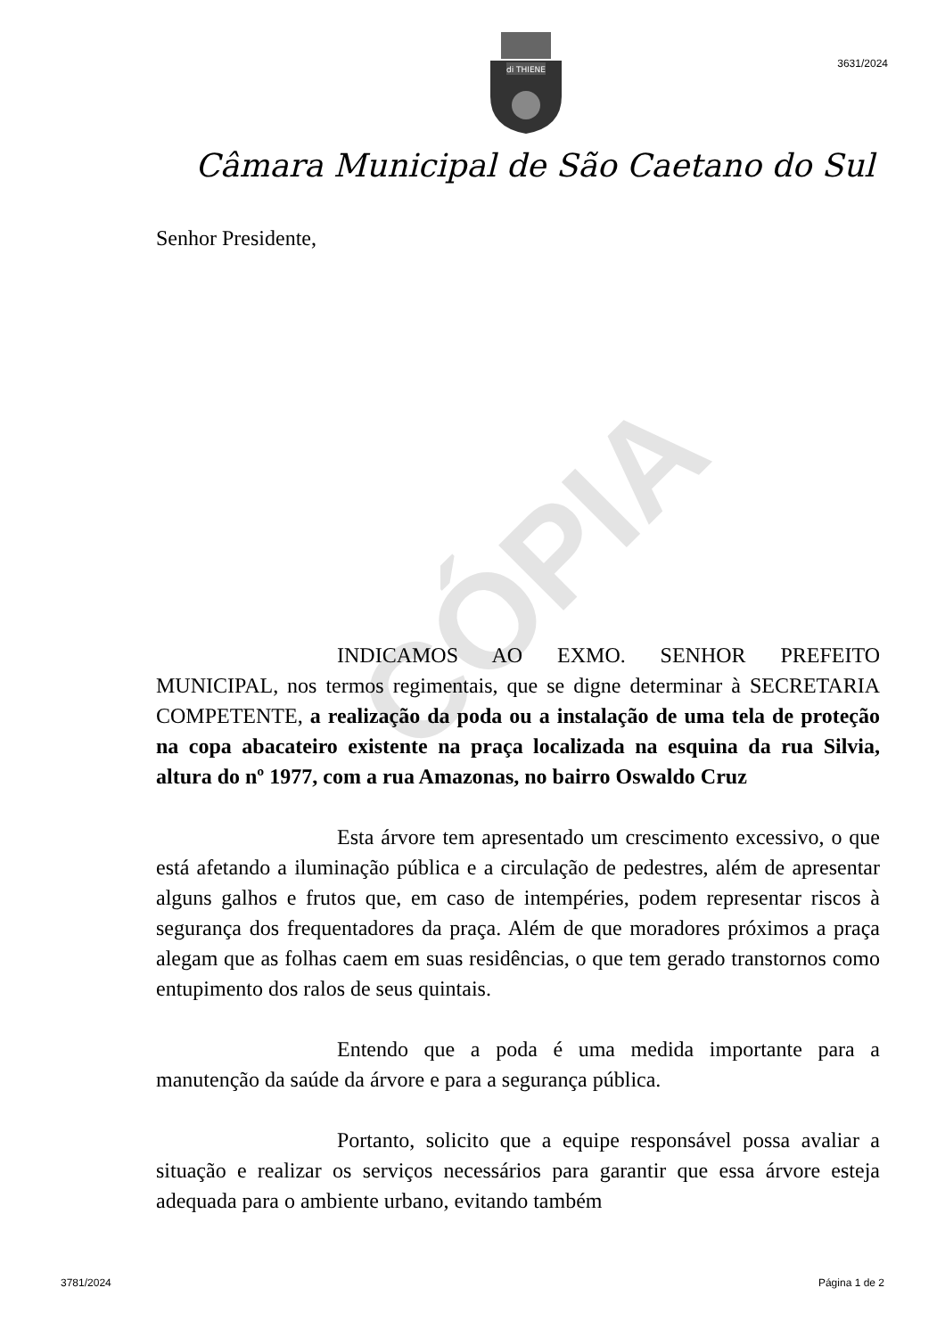CÓPIA
di THIENE
3631/2024
Câmara Municipal de São Caetano do Sul
Senhor Presidente,
INDICAMOS AO EXMO. SENHOR PREFEITO MUNICIPAL, nos termos regimentais, que se digne determinar à SECRETARIA COMPETENTE, a realização da poda ou a instalação de uma tela de proteção na copa abacateiro existente na praça localizada na esquina da rua Silvia, altura do nº 1977, com a rua Amazonas, no bairro Oswaldo Cruz
Esta árvore tem apresentado um crescimento excessivo, o que está afetando a iluminação pública e a circulação de pedestres, além de apresentar alguns galhos e frutos que, em caso de intempéries, podem representar riscos à segurança dos frequentadores da praça. Além de que moradores próximos a praça alegam que as folhas caem em suas residências, o que tem gerado transtornos como entupimento dos ralos de seus quintais.
Entendo que a poda é uma medida importante para a manutenção da saúde da árvore e para a segurança pública.
Portanto, solicito que a equipe responsável possa avaliar a situação e realizar os serviços necessários para garantir que essa árvore esteja adequada para o ambiente urbano, evitando também
3781/2024 Página 1 de 2